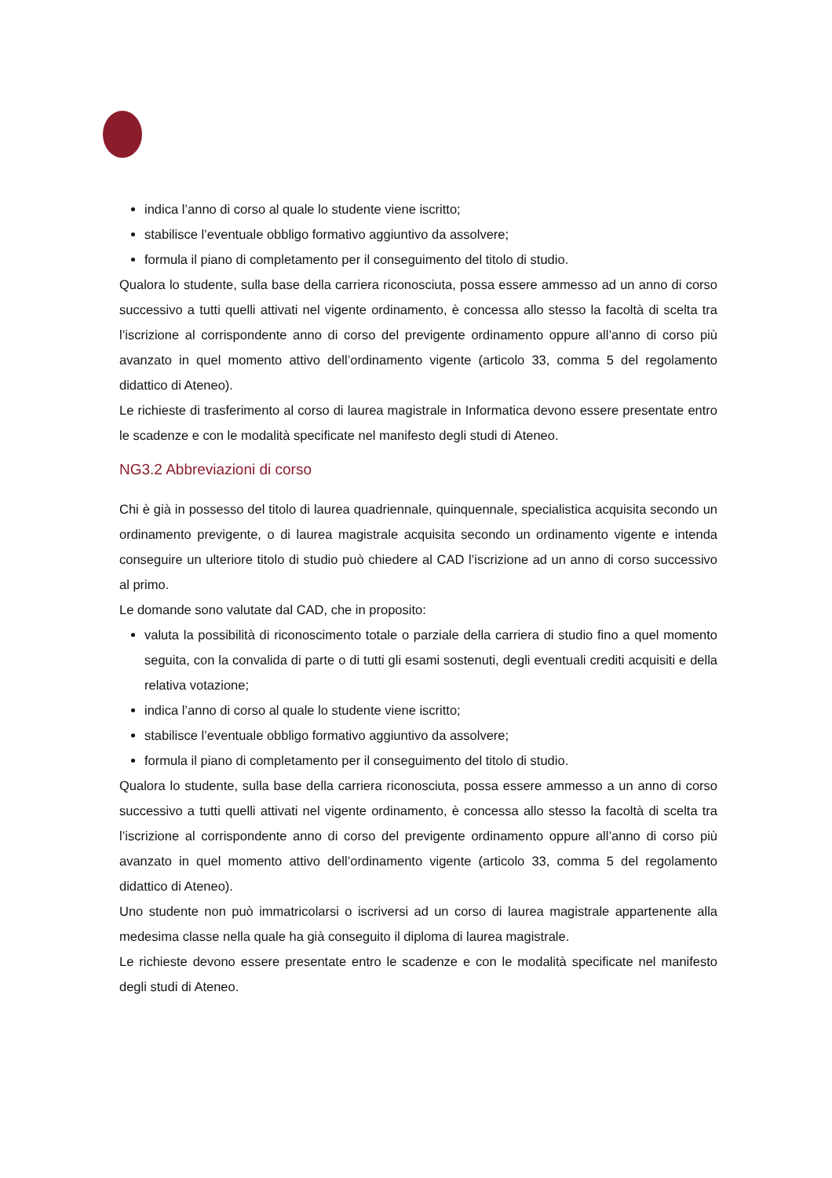indica l’anno di corso al quale lo studente viene iscritto;
stabilisce l’eventuale obbligo formativo aggiuntivo da assolvere;
formula il piano di completamento per il conseguimento del titolo di studio.
Qualora lo studente, sulla base della carriera riconosciuta, possa essere ammesso ad un anno di corso successivo a tutti quelli attivati nel vigente ordinamento, è concessa allo stesso la facoltà di scelta tra l’iscrizione al corrispondente anno di corso del previgente ordinamento oppure all’anno di corso più avanzato in quel momento attivo dell’ordinamento vigente (articolo 33, comma 5 del regolamento didattico di Ateneo).
Le richieste di trasferimento al corso di laurea magistrale in Informatica devono essere presentate entro le scadenze e con le modalità specificate nel manifesto degli studi di Ateneo.
NG3.2 Abbreviazioni di corso
Chi è già in possesso del titolo di laurea quadriennale, quinquennale, specialistica acquisita secondo un ordinamento previgente, o di laurea magistrale acquisita secondo un ordinamento vigente e intenda conseguire un ulteriore titolo di studio può chiedere al CAD l’iscrizione ad un anno di corso successivo al primo.
Le domande sono valutate dal CAD, che in proposito:
valuta la possibilità di riconoscimento totale o parziale della carriera di studio fino a quel momento seguita, con la convalida di parte o di tutti gli esami sostenuti, degli eventuali crediti acquisiti e della relativa votazione;
indica l’anno di corso al quale lo studente viene iscritto;
stabilisce l’eventuale obbligo formativo aggiuntivo da assolvere;
formula il piano di completamento per il conseguimento del titolo di studio.
Qualora lo studente, sulla base della carriera riconosciuta, possa essere ammesso a un anno di corso successivo a tutti quelli attivati nel vigente ordinamento, è concessa allo stesso la facoltà di scelta tra l’iscrizione al corrispondente anno di corso del previgente ordinamento oppure all’anno di corso più avanzato in quel momento attivo dell’ordinamento vigente (articolo 33, comma 5 del regolamento didattico di Ateneo).
Uno studente non può immatricolarsi o iscriversi ad un corso di laurea magistrale appartenente alla medesima classe nella quale ha già conseguito il diploma di laurea magistrale.
Le richieste devono essere presentate entro le scadenze e con le modalità specificate nel manifesto degli studi di Ateneo.